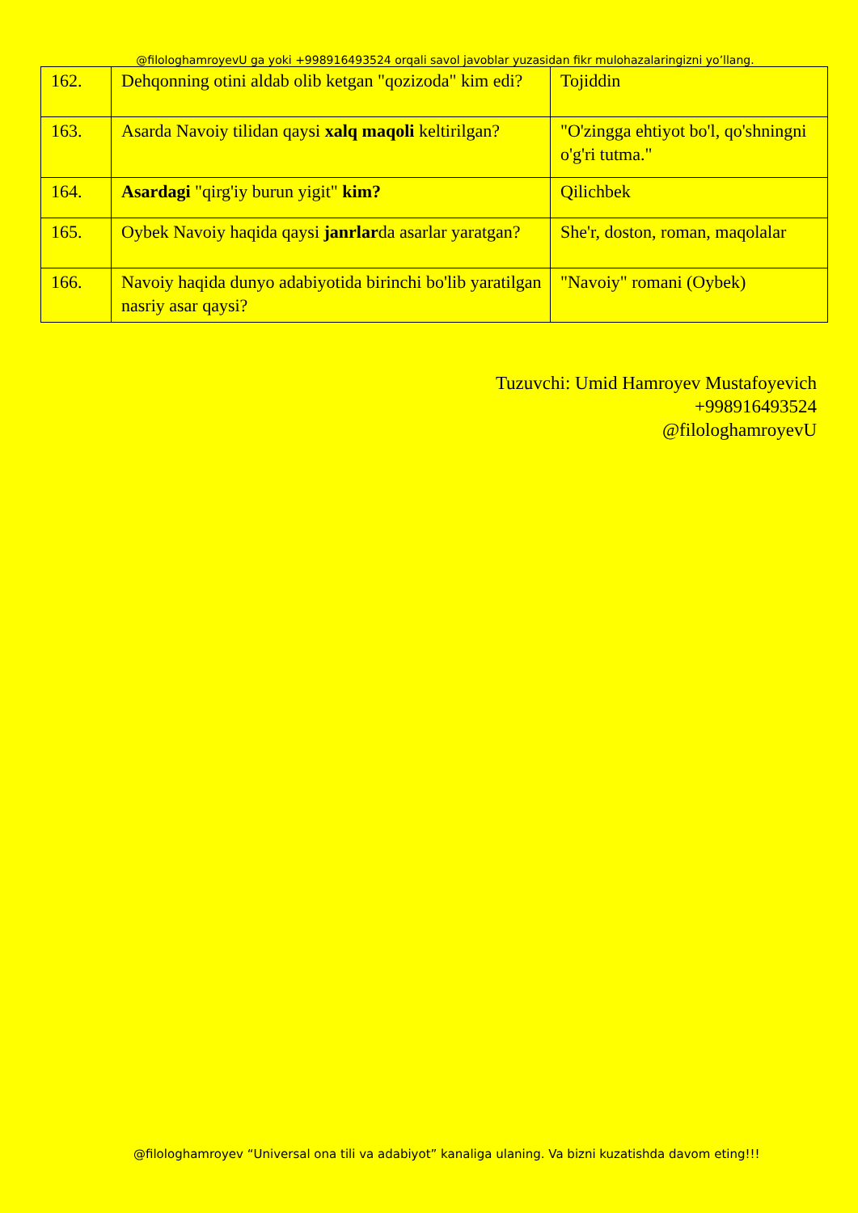@filologhamroyevU ga yoki +998916493524 orqali savol javoblar yuzasidan fikr mulohazalaringizni yo’llang.
| 162. | Dehqonning otini aldab olib ketgan "qozizoda" kim edi? | Tojiddin |
| 163. | Asarda Navoiy tilidan qaysi xalq maqoli keltirilgan? | "O'zingga ehtiyot bo'l, qo'shningni o'g'ri tutma." |
| 164. | Asardagi "qirg'iy burun yigit" kim? | Qilichbek |
| 165. | Oybek Navoiy haqida qaysi janrlar da asarlar yaratgan? | She'r, doston, roman, maqolalar |
| 166. | Navoiy haqida dunyo adabiyotida birinchi bo'lib yaratilgan nasriy asar qaysi? | "Navoiy" romani (Oybek) |
Tuzuvchi: Umid Hamroyev Mustafoyevich
+998916493524
@filologhamroyevU
@filologhamroyev “Universal ona tili va adabiyot” kanaliga ulaning. Va bizni kuzatishda davom eting!!!